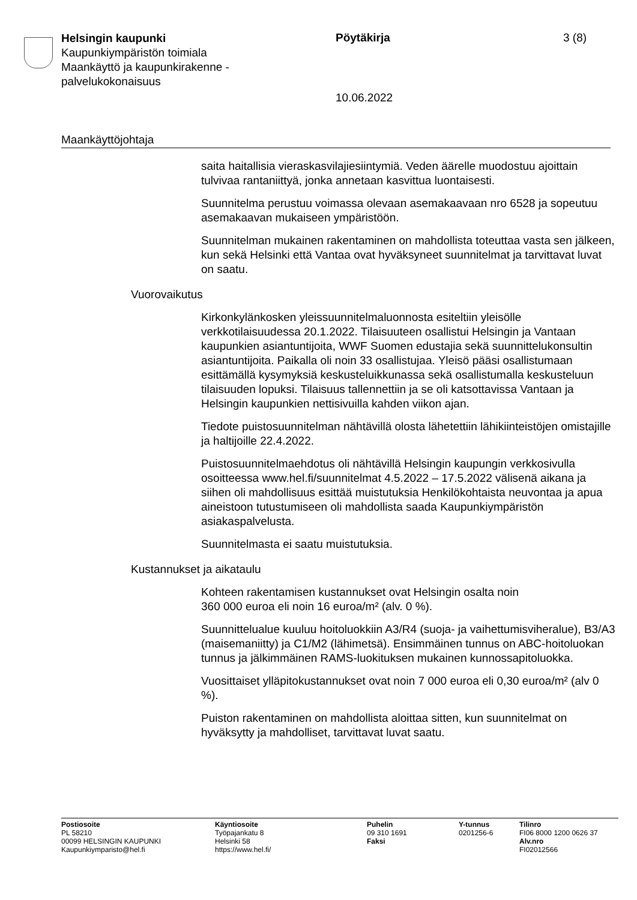Helsingin kaupunki
Kaupunkiympäristön toimiala
Maankäyttö ja kaupunkirakenne -palvelukokonaisuus
Pöytäkirja 3 (8)
10.06.2022
Maankäyttöjohtaja
saita haitallisia vieraskasvilajiesiintymiä. Veden äärelle muodostuu ajoittain tulvivaa rantaniittyä, jonka annetaan kasvittua luontaisesti.
Suunnitelma perustuu voimassa olevaan asemakaavaan nro 6528 ja sopeutuu asemakaavan mukaiseen ympäristöön.
Suunnitelman mukainen rakentaminen on mahdollista toteuttaa vasta sen jälkeen, kun sekä Helsinki että Vantaa ovat hyväksyneet suunnitelmat ja tarvittavat luvat on saatu.
Vuorovaikutus
Kirkonkylänkosken yleissuunnitelmaluonnosta esiteltiin yleisölle verkkotilaisuudessa 20.1.2022. Tilaisuuteen osallistui Helsingin ja Vantaan kaupunkien asiantuntijoita, WWF Suomen edustajia sekä suunnittelukonsultin asiantuntijoita. Paikalla oli noin 33 osallistujaa. Yleisö pääsi osallistumaan esittämällä kysymyksiä keskusteluikkunassa sekä osallistumalla keskusteluun tilaisuuden lopuksi. Tilaisuus tallennettiin ja se oli katsottavissa Vantaan ja Helsingin kaupunkien nettisivuilla kahden viikon ajan.
Tiedote puistosuunnitelman nähtävillä olosta lähetettiin lähikiinteistöjen omistajille ja haltijoille 22.4.2022.
Puistosuunnitelmaehdotus oli nähtävillä Helsingin kaupungin verkkosivulla osoitteessa www.hel.fi/suunnitelmat 4.5.2022 – 17.5.2022 välisenä aikana ja siihen oli mahdollisuus esittää muistutuksia Henkilökohtaista neuvontaa ja apua aineistoon tutustumiseen oli mahdollista saada Kaupunkiympäristön asiakaspalvelusta.
Suunnitelmasta ei saatu muistutuksia.
Kustannukset ja aikataulu
Kohteen rakentamisen kustannukset ovat Helsingin osalta noin
360 000 euroa eli noin 16 euroa/m² (alv. 0 %).
Suunnittelualue kuuluu hoitoluokkiin A3/R4 (suoja- ja vaihettumisviheralue), B3/A3 (maisemaniitty) ja C1/M2 (lähimetsä). Ensimmäinen tunnus on ABC-hoitoluokan tunnus ja jälkimmäinen RAMS-luokituksen mukainen kunnossapitoluokka.
Vuosittaiset ylläpitokustannukset ovat noin 7 000 euroa eli 0,30 euroa/m² (alv 0 %).
Puiston rakentaminen on mahdollista aloittaa sitten, kun suunnitelmat on hyväksytty ja mahdolliset, tarvittavat luvat saatu.
Postiosoite
PL 58210
00099 HELSINGIN KAUPUNKI
Kaupunkiymparisto@hel.fi
Käyntiosoite
Työpajankatu 8
Helsinki 58
https://www.hel.fi/
Puhelin
09 310 1691
Faksi
Y-tunnus
0201256-6
Tilinro
FI06 8000 1200 0626 37
Alv.nro
FI02012566